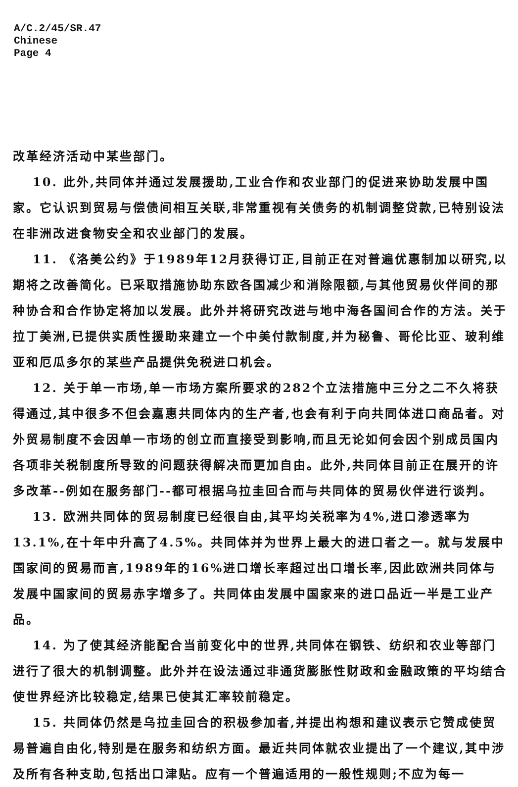A/C.2/45/SR.47
Chinese
Page 4
改革经济活动中某些部门。
10. 此外,共同体并通过发展援助,工业合作和农业部门的促进来协助发展中国家。它认识到贸易与偿债间相互关联,非常重视有关债务的机制调整贷款,已特别设法在非洲改进食物安全和农业部门的发展。
11. 《洛美公约》于1989年12月获得订正,目前正在对普遍优惠制加以研究,以期将之改善简化。已采取措施协助东欧各国减少和消除限额,与其他贸易伙伴间的那种协合和合作协定将加以发展。此外并将研究改进与地中海各国间合作的方法。关于拉丁美洲,已提供实质性援助来建立一个中美付款制度,并为秘鲁、哥伦比亚、玻利维亚和厄瓜多尔的某些产品提供免税进口机会。
12. 关于单一市场,单一市场方案所要求的282个立法措施中三分之二不久将获得通过,其中很多不但会嘉惠共同体内的生产者,也会有利于向共同体进口商品者。对外贸易制度不会因单一市场的创立而直接受到影响,而且无论如何会因个别成员国内各项非关税制度所导致的问题获得解决而更加自由。此外,共同体目前正在展开的许多改革--例如在服务部门--都可根据乌拉圭回合而与共同体的贸易伙伴进行谈判。
13. 欧洲共同体的贸易制度已经很自由,其平均关税率为4%,进口渗透率为13.1%,在十年中升高了4.5%。共同体并为世界上最大的进口者之一。就与发展中国家间的贸易而言,1989年的16%进口增长率超过出口增长率,因此欧洲共同体与发展中国家间的贸易赤字增多了。共同体由发展中国家来的进口品近一半是工业产品。
14. 为了使其经济能配合当前变化中的世界,共同体在钢铁、纺织和农业等部门进行了很大的机制调整。此外并在设法通过非通货膨胀性财政和金融政策的平均结合使世界经济比较稳定,结果已使其汇率较前稳定。
15. 共同体仍然是乌拉圭回合的积极参加者,并提出构想和建议表示它赞成使贸易普遍自由化,特别是在服务和纺织方面。最近共同体就农业提出了一个建议,其中涉及所有各种支助,包括出口津贴。应有一个普遍适用的一般性规则;不应为每一